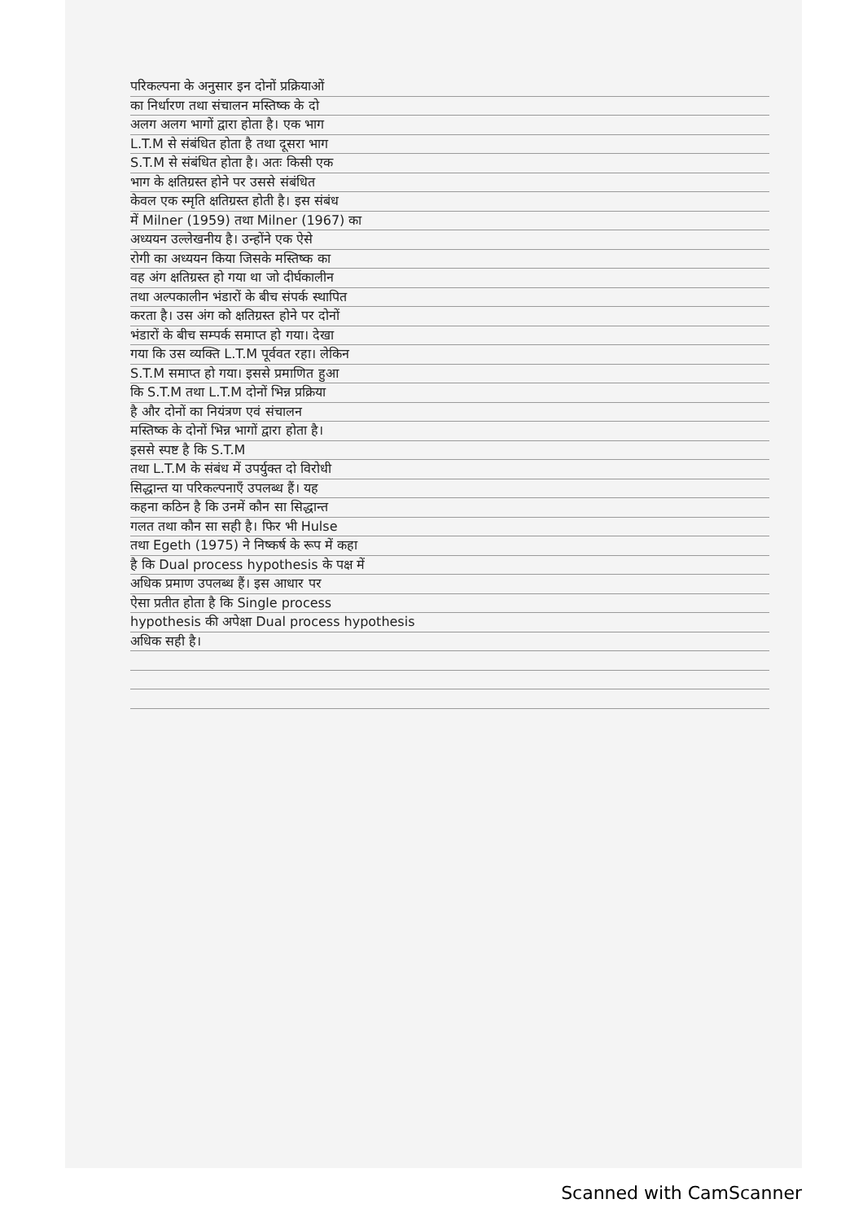परिकल्पना के अनुसार इन दोनों प्रक्रियाओं
का निर्धारण तथा संचालन मस्तिष्क के दो
अलग अलग भागों द्वारा होता है। एक भाग
L.T.M से संबंधित होता है तथा दूसरा भाग
S.T.M से संबंधित होता है। अतः किसी एक
भाग के क्षतिग्रस्त होने पर उससे संबंधित
केवल एक स्मृति क्षतिग्रस्त होती है। इस संबंध
में Milner (1959) तथा Milner (1967) का
अध्ययन उल्लेखनीय है। उन्होंने एक ऐसे
रोगी का अध्ययन किया जिसके मस्तिष्क का
वह अंग क्षतिग्रस्त हो गया था जो दीर्घकालीन
तथा अल्पकालीन भंडारों के बीच संपर्क स्थापित
करता है। उस अंग को क्षतिग्रस्त होने पर दोनों
भंडारों के बीच सम्पर्क समाप्त हो गया। देखा
गया कि उस व्यक्ति L.T.M पूर्ववत रहा। लेकिन
S.T.M समाप्त हो गया। इससे प्रमाणित हुआ
कि S.T.M तथा L.T.M दोनों भिन्न प्रक्रिया
है और दोनों का नियंत्रण एवं संचालन
मस्तिष्क के दोनों भिन्न भागों द्वारा होता है।
इससे स्पष्ट है कि S.T.M
तथा L.T.M के संबंध में उपर्युक्त दो विरोधी
सिद्धान्त या परिकल्पनाएँ उपलब्ध हैं। यह
कहना कठिन है कि उनमें कौन सा सिद्धान्त
गलत तथा कौन सा सही है। फिर भी Hulse
तथा Egeth (1975) ने निष्कर्ष के रूप में कहा
है कि Dual process hypothesis के पक्ष में
अधिक प्रमाण उपलब्ध हैं। इस आधार पर
ऐसा प्रतीत होता है कि Single process
hypothesis की अपेक्षा Dual process hypothesis
अधिक सही है।
Scanned with CamScanner